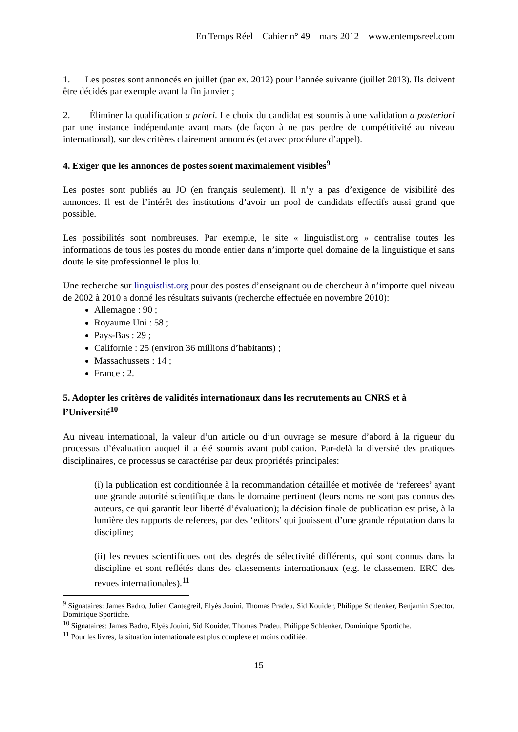En Temps Réel – Cahier n° 49 – mars 2012 – www.entempsreel.com
1. Les postes sont annoncés en juillet (par ex. 2012) pour l’année suivante (juillet 2013). Ils doivent être décidés par exemple avant la fin janvier ;
2. Éliminer la qualification a priori. Le choix du candidat est soumis à une validation a posteriori par une instance indépendante avant mars (de façon à ne pas perdre de compétitivité au niveau international), sur des critères clairement annoncés (et avec procédure d’appel).
4. Exiger que les annonces de postes soient maximalement visibles<sup>9</sup>
Les postes sont publiés au JO (en français seulement). Il n’y a pas d’exigence de visibilité des annonces. Il est de l’intérêt des institutions d’avoir un pool de candidats effectifs aussi grand que possible.
Les possibilités sont nombreuses. Par exemple, le site « linguistlist.org » centralise toutes les informations de tous les postes du monde entier dans n’importe quel domaine de la linguistique et sans doute le site professionnel le plus lu.
Une recherche sur linguistlist.org pour des postes d’enseignant ou de chercheur à n’importe quel niveau de 2002 à 2010 a donné les résultats suivants (recherche effectuée en novembre 2010):
Allemagne : 90 ;
Royaume Uni : 58 ;
Pays-Bas : 29 ;
Californie : 25 (environ 36 millions d’habitants) ;
Massachussets : 14 ;
France : 2.
5. Adopter les critères de validités internationaux dans les recrutements au CNRS et à l’Université<sup>10</sup>
Au niveau international, la valeur d’un article ou d’un ouvrage se mesure d’abord à la rigueur du processus d’évaluation auquel il a été soumis avant publication. Par-delà la diversité des pratiques disciplinaires, ce processus se caractérise par deux propriétés principales:
(i) la publication est conditionnée à la recommandation détaillée et motivée de ‘referees’ ayant une grande autorité scientifique dans le domaine pertinent (leurs noms ne sont pas connus des auteurs, ce qui garantit leur liberté d’évaluation); la décision finale de publication est prise, à la lumière des rapports de referees, par des ‘editors’ qui jouissent d’une grande réputation dans la discipline;
(ii) les revues scientifiques ont des degrés de sélectivité différents, qui sont connus dans la discipline et sont reflétés dans des classements internationaux (e.g. le classement ERC des revues internationales).<sup>11</sup>
<sup>9</sup> Signataires: James Badro, Julien Cantegreil, Elyès Jouini, Thomas Pradeu, Sid Kouider, Philippe Schlenker, Benjamin Spector, Dominique Sportiche.
<sup>10</sup> Signataires: James Badro, Elyès Jouini, Sid Kouider, Thomas Pradeu, Philippe Schlenker, Dominique Sportiche.
<sup>11</sup> Pour les livres, la situation internationale est plus complexe et moins codifiée.
15